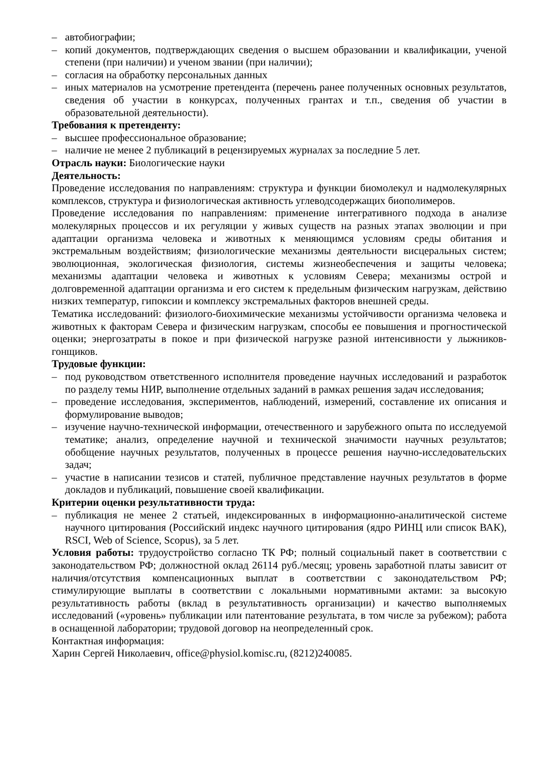– автобиографии;
– копий документов, подтверждающих сведения о высшем образовании и квалификации, ученой степени (при наличии) и ученом звании (при наличии);
– согласия на обработку персональных данных
– иных материалов на усмотрение претендента (перечень ранее полученных основных результатов, сведения об участии в конкурсах, полученных грантах и т.п., сведения об участии в образовательной деятельности).
Требования к претенденту:
– высшее профессиональное образование;
– наличие не менее 2 публикаций в рецензируемых журналах за последние 5 лет.
Отрасль науки: Биологические науки
Деятельность:
Проведение исследования по направлениям: структура и функции биомолекул и надмолекулярных комплексов, структура и физиологическая активность углеводсодержащих биополимеров.
Проведение исследования по направлениям: применение интегративного подхода в анализе молекулярных процессов и их регуляции у живых существ на разных этапах эволюции и при адаптации организма человека и животных к меняющимся условиям среды обитания и экстремальным воздействиям; физиологические механизмы деятельности висцеральных систем; эволюционная, экологическая физиология, системы жизнеобеспечения и защиты человека; механизмы адаптации человека и животных к условиям Севера; механизмы острой и долговременной адаптации организма и его систем к предельным физическим нагрузкам, действию низких температур, гипоксии и комплексу экстремальных факторов внешней среды.
Тематика исследований: физиолого-биохимические механизмы устойчивости организма человека и животных к факторам Севера и физическим нагрузкам, способы ее повышения и прогностической оценки; энергозатраты в покое и при физической нагрузке разной интенсивности у лыжников-гонщиков.
Трудовые функции:
– под руководством ответственного исполнителя проведение научных исследований и разработок по разделу темы НИР, выполнение отдельных заданий в рамках решения задач исследования;
– проведение исследования, экспериментов, наблюдений, измерений, составление их описания и формулирование выводов;
– изучение научно-технической информации, отечественного и зарубежного опыта по исследуемой тематике; анализ, определение научной и технической значимости научных результатов; обобщение научных результатов, полученных в процессе решения научно-исследовательских задач;
– участие в написании тезисов и статей, публичное представление научных результатов в форме докладов и публикаций, повышение своей квалификации.
Критерии оценки результативности труда:
– публикация не менее 2 статьей, индексированных в информационно-аналитической системе научного цитирования (Российский индекс научного цитирования (ядро РИНЦ или список ВАК), RSCI, Web of Science, Scopus), за 5 лет.
Условия работы: трудоустройство согласно ТК РФ; полный социальный пакет в соответствии с законодательством РФ; должностной оклад 26114 руб./месяц; уровень заработной платы зависит от наличия/отсутствия компенсационных выплат в соответствии с законодательством РФ; стимулирующие выплаты в соответствии с локальными нормативными актами: за высокую результативность работы (вклад в результативность организации) и качество выполняемых исследований («уровень» публикации или патентование результата, в том числе за рубежом); работа в оснащенной лаборатории; трудовой договор на неопределенный срок.
Контактная информация:
Харин Сергей Николаевич, office@physiol.komisc.ru, (8212)240085.